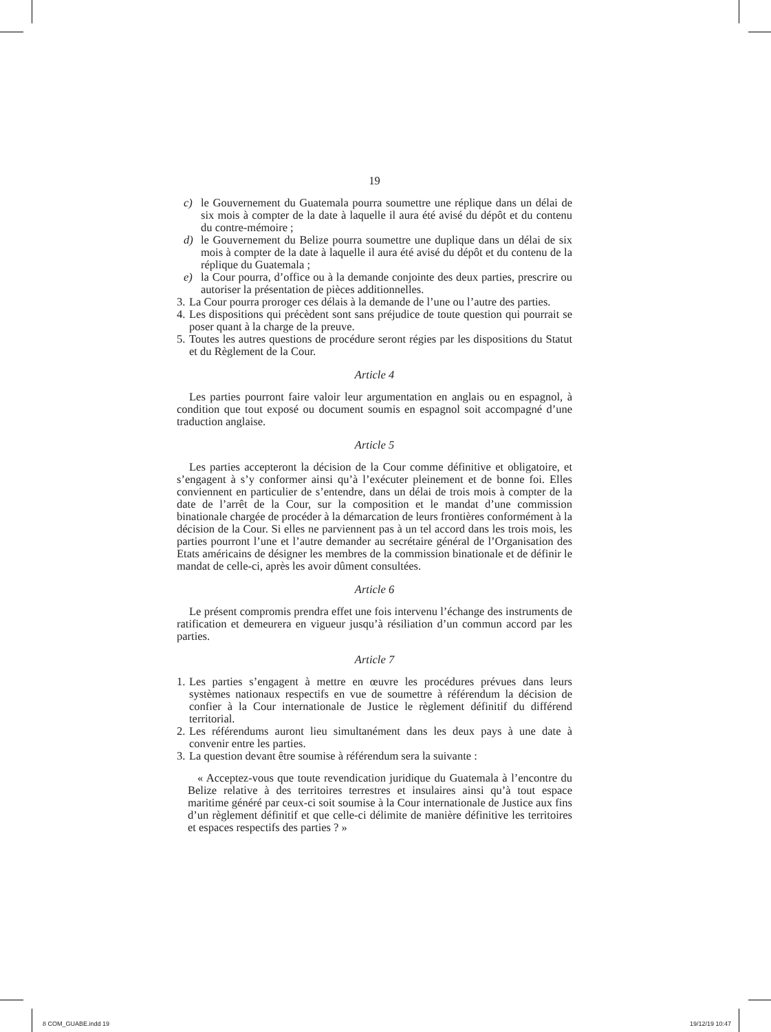19
c) le Gouvernement du Guatemala pourra soumettre une réplique dans un délai de six mois à compter de la date à laquelle il aura été avisé du dépôt et du contenu du contre-mémoire ;
d) le Gouvernement du Belize pourra soumettre une duplique dans un délai de six mois à compter de la date à laquelle il aura été avisé du dépôt et du contenu de la réplique du Guatemala ;
e) la Cour pourra, d’office ou à la demande conjointe des deux parties, prescrire ou autoriser la présentation de pièces additionnelles.
3. La Cour pourra proroger ces délais à la demande de l’une ou l’autre des parties.
4. Les dispositions qui précèdent sont sans préjudice de toute question qui pourrait se poser quant à la charge de la preuve.
5. Toutes les autres questions de procédure seront régies par les dispositions du Statut et du Règlement de la Cour.
Article 4
Les parties pourront faire valoir leur argumentation en anglais ou en espagnol, à condition que tout exposé ou document soumis en espagnol soit accompagné d’une traduction anglaise.
Article 5
Les parties accepteront la décision de la Cour comme définitive et obligatoire, et s’engagent à s’y conformer ainsi qu’à l’exécuter pleinement et de bonne foi. Elles conviennent en particulier de s’entendre, dans un délai de trois mois à compter de la date de l’arrêt de la Cour, sur la composition et le mandat d’une commission binationale chargée de procéder à la démarcation de leurs frontières conformément à la décision de la Cour. Si elles ne parviennent pas à un tel accord dans les trois mois, les parties pourront l’une et l’autre demander au secrétaire général de l’Organisation des Etats américains de désigner les membres de la commission binationale et de définir le mandat de celle-ci, après les avoir dûment consultées.
Article 6
Le présent compromis prendra effet une fois intervenu l’échange des instruments de ratification et demeurera en vigueur jusqu’à résiliation d’un commun accord par les parties.
Article 7
1. Les parties s’engagent à mettre en œuvre les procédures prévues dans leurs systèmes nationaux respectifs en vue de soumettre à référendum la décision de confier à la Cour internationale de Justice le règlement définitif du différend territorial.
2. Les référendums auront lieu simultanément dans les deux pays à une date à convenir entre les parties.
3. La question devant être soumise à référendum sera la suivante :
« Acceptez-vous que toute revendication juridique du Guatemala à l’encontre du Belize relative à des territoires terrestres et insulaires ainsi qu’à tout espace maritime généré par ceux-ci soit soumise à la Cour internationale de Justice aux fins d’un règlement définitif et que celle-ci délimite de manière définitive les territoires et espaces respectifs des parties ? »
8 COM_GUABE.indd 19 19/12/19 10:47